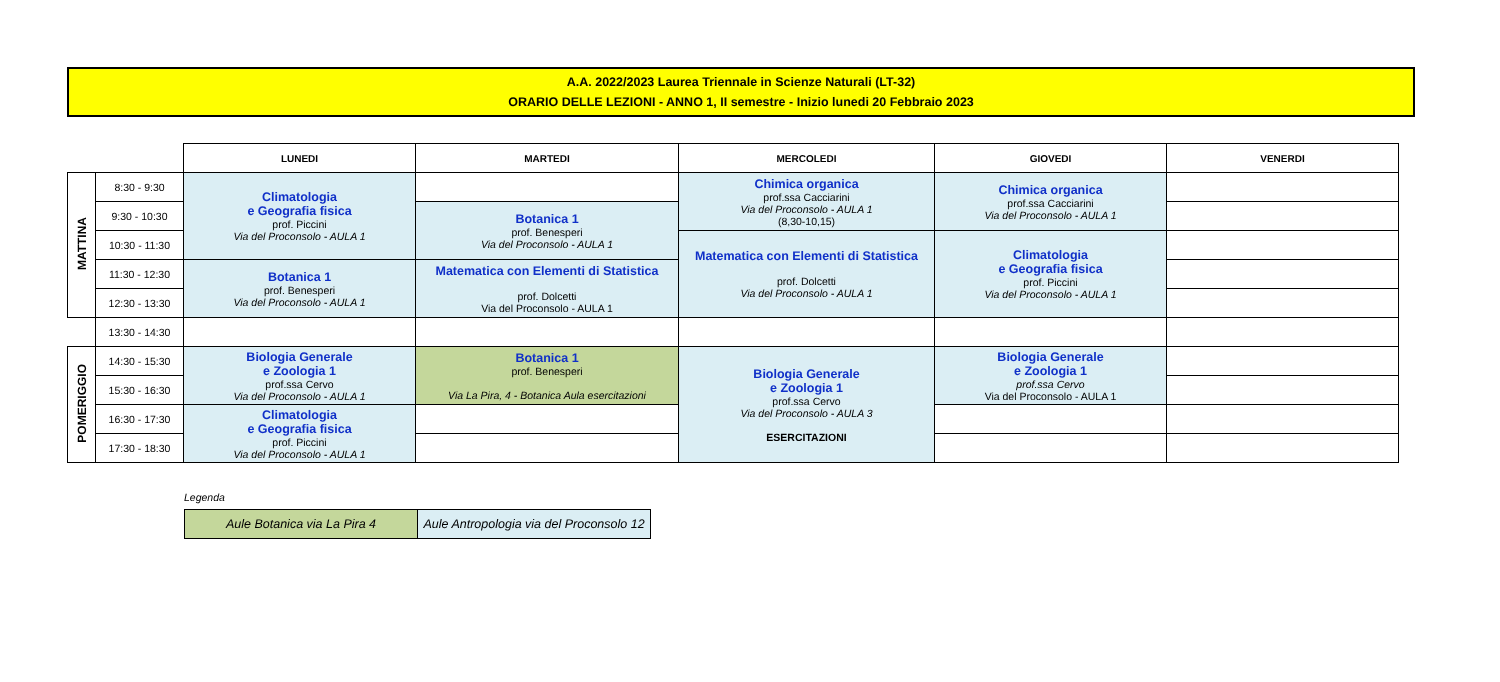A.A. 2022/2023 Laurea Triennale in Scienze Naturali (LT-32)
ORARIO DELLE LEZIONI - ANNO 1, II semestre - Inizio lunedi 20 Febbraio 2023
| | | LUNEDI | MARTEDI | MERCOLEDI | GIOVEDI | VENERDI |
| --- | --- | --- | --- | --- | --- | --- |
| MATTINA | 8:30 - 9:30 | Climatologia e Geografia fisica prof. Piccini Via del Proconsolo - AULA 1 | | Chimica organica prof.ssa Cacciarini Via del Proconsolo - AULA 1 (8,30-10,15) | Chimica organica prof.ssa Cacciarini Via del Proconsolo - AULA 1 | |
| | 9:30 - 10:30 | | Botanica 1 prof. Benesperi Via del Proconsolo - AULA 1 | | | |
| | 10:30 - 11:30 | | | Matematica con Elementi di Statistica prof. Dolcetti Via del Proconsolo - AULA 1 | Climatologia e Geografia fisica prof. Piccini Via del Proconsolo - AULA 1 | |
| | 11:30 - 12:30 | Botanica 1 prof. Benesperi Via del Proconsolo - AULA 1 | Matematica con Elementi di Statistica prof. Dolcetti Via del Proconsolo - AULA 1 | | | |
| | 12:30 - 13:30 | | | | | |
| | 13:30 - 14:30 | | | | | |
| POMERIGGIO | 14:30 - 15:30 | Biologia Generale e Zoologia 1 prof.ssa Cervo Via del Proconsolo - AULA 1 | Botanica 1 prof. Benesperi Via La Pira, 4 - Botanica Aula esercitazioni | Biologia Generale e Zoologia 1 prof.ssa Cervo Via del Proconsolo - AULA 3 ESERCITAZIONI | Biologia Generale e Zoologia 1 prof.ssa Cervo Via del Proconsolo - AULA 1 | |
| | 15:30 - 16:30 | | | | | |
| | 16:30 - 17:30 | Climatologia e Geografia fisica prof. Piccini Via del Proconsolo - AULA 1 | | | | |
| | 17:30 - 18:30 | | | | | |
Legenda
| Aule Botanica via La Pira 4 | Aule Antropologia via del Proconsolo 12 |